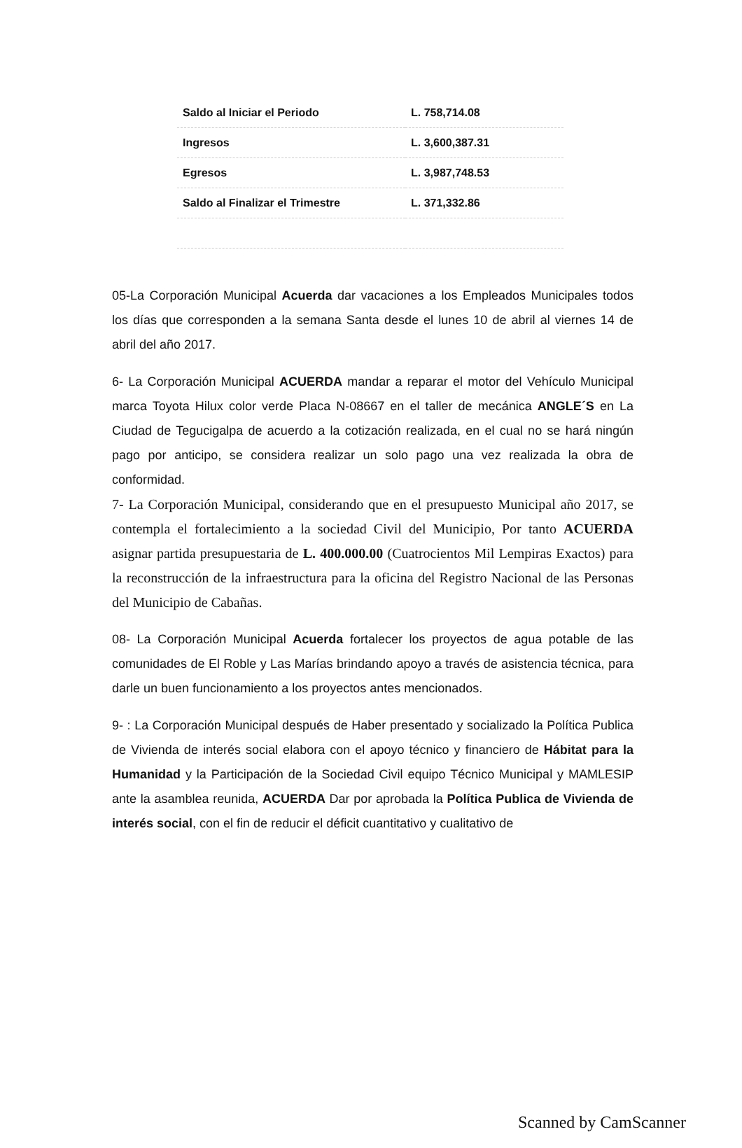| Saldo al Iniciar el Periodo | L. 758,714.08 |
| Ingresos | L. 3,600,387.31 |
| Egresos | L. 3,987,748.53 |
| Saldo al Finalizar el Trimestre | L. 371,332.86 |
05-La Corporación Municipal Acuerda dar vacaciones a los Empleados Municipales todos los días que corresponden a la semana Santa desde el lunes 10 de abril al viernes 14 de abril del año 2017.
6- La Corporación Municipal ACUERDA mandar a reparar el motor del Vehículo Municipal marca Toyota Hilux color verde Placa N-08667 en el taller de mecánica ANGLE´S en La Ciudad de Tegucigalpa de acuerdo a la cotización realizada, en el cual no se hará ningún pago por anticipo, se considera realizar un solo pago una vez realizada la obra de conformidad.
7- La Corporación Municipal, considerando que en el presupuesto Municipal año 2017, se contempla el fortalecimiento a la sociedad Civil del Municipio, Por tanto ACUERDA asignar partida presupuestaria de L. 400.000.00 (Cuatrocientos Mil Lempiras Exactos) para la reconstrucción de la infraestructura para la oficina del Registro Nacional de las Personas del Municipio de Cabañas.
08- La Corporación Municipal Acuerda fortalecer los proyectos de agua potable de las comunidades de El Roble y Las Marías brindando apoyo a través de asistencia técnica, para darle un buen funcionamiento a los proyectos antes mencionados.
9- : La Corporación Municipal después de Haber presentado y socializado la Política Publica de Vivienda de interés social elabora con el apoyo técnico y financiero de Hábitat para la Humanidad y la Participación de la Sociedad Civil equipo Técnico Municipal y MAMLESIP ante la asamblea reunida, ACUERDA Dar por aprobada la Política Publica de Vivienda de interés social, con el fin de reducir el déficit cuantitativo y cualitativo de
Scanned by CamScanner